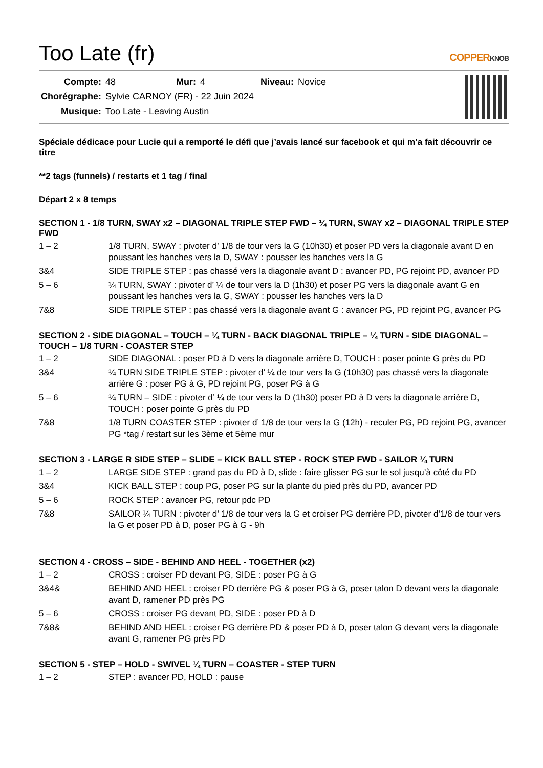Too Late (fr) COPPERKNOB
| Compte: | 48 | Mur: | 4 | Niveau: | Novice |
| Chorégraphe: | Sylvie CARNOY (FR) - 22 Juin 2024 | | | | |
| Musique: | Too Late - Leaving Austin | | | | |
Spéciale dédicace pour Lucie qui a remporté le défi que j’avais lancé sur facebook et qui m’a fait découvrir ce titre
**2 tags (funnels) / restarts et 1 tag / final
Départ 2 x 8 temps
SECTION 1 - 1/8 TURN, SWAY x2 – DIAGONAL TRIPLE STEP FWD – ¼ TURN, SWAY x2 – DIAGONAL TRIPLE STEP FWD
| 1 – 2 | 1/8 TURN, SWAY : pivoter d’ 1/8 de tour vers la G (10h30) et poser PD vers la diagonale avant D en poussant les hanches vers la D, SWAY : pousser les hanches vers la G |
| 3&4 | SIDE TRIPLE STEP : pas chassé vers la diagonale avant D : avancer PD, PG rejoint PD, avancer PD |
| 5 – 6 | ¼ TURN, SWAY : pivoter d’ ¼ de tour vers la D (1h30) et poser PG vers la diagonale avant G en poussant les hanches vers la G, SWAY : pousser les hanches vers la D |
| 7&8 | SIDE TRIPLE STEP : pas chassé vers la diagonale avant G : avancer PG, PD rejoint PG, avancer PG |
SECTION 2 - SIDE DIAGONAL – TOUCH – ¼ TURN - BACK DIAGONAL TRIPLE – ¼ TURN - SIDE DIAGONAL – TOUCH – 1/8 TURN - COASTER STEP
| 1 – 2 | SIDE DIAGONAL : poser PD à D vers la diagonale arrière D, TOUCH : poser pointe G près du PD |
| 3&4 | ¼ TURN SIDE TRIPLE STEP : pivoter d’ ¼ de tour vers la G (10h30) pas chassé vers la diagonale arrière G : poser PG à G, PD rejoint PG, poser PG à G |
| 5 – 6 | ¼ TURN – SIDE : pivoter d’ ¼ de tour vers la D (1h30) poser PD à D vers la diagonale arrière D, TOUCH : poser pointe G près du PD |
| 7&8 | 1/8 TURN COASTER STEP : pivoter d’ 1/8 de tour vers la G (12h) - reculer PG, PD rejoint PG, avancer PG *tag / restart sur les 3ème et 5ème mur |
SECTION 3 - LARGE R SIDE STEP – SLIDE – KICK BALL STEP - ROCK STEP FWD - SAILOR ¼ TURN
| 1 – 2 | LARGE SIDE STEP : grand pas du PD à D, slide : faire glisser PG sur le sol jusqu’à côté du PD |
| 3&4 | KICK BALL STEP : coup PG, poser PG sur la plante du pied près du PD, avancer PD |
| 5 – 6 | ROCK STEP : avancer PG, retour pdc PD |
| 7&8 | SAILOR ¼ TURN : pivoter d’ 1/8 de tour vers la G et croiser PG derrière PD, pivoter d’1/8 de tour vers la G et poser PD à D, poser PG à G - 9h |
SECTION 4 - CROSS – SIDE - BEHIND AND HEEL - TOGETHER (x2)
| 1 – 2 | CROSS : croiser PD devant PG, SIDE : poser PG à G |
| 3&4& | BEHIND AND HEEL : croiser PD derrière PG & poser PG à G, poser talon D devant vers la diagonale avant D, ramener PD près PG |
| 5 – 6 | CROSS : croiser PG devant PD, SIDE : poser PD à D |
| 7&8& | BEHIND AND HEEL : croiser PG derrière PD & poser PD à D, poser talon G devant vers la diagonale avant G, ramener PG près PD |
SECTION 5 - STEP – HOLD - SWIVEL ¼ TURN – COASTER - STEP TURN
| 1 – 2 | STEP : avancer PD, HOLD : pause |